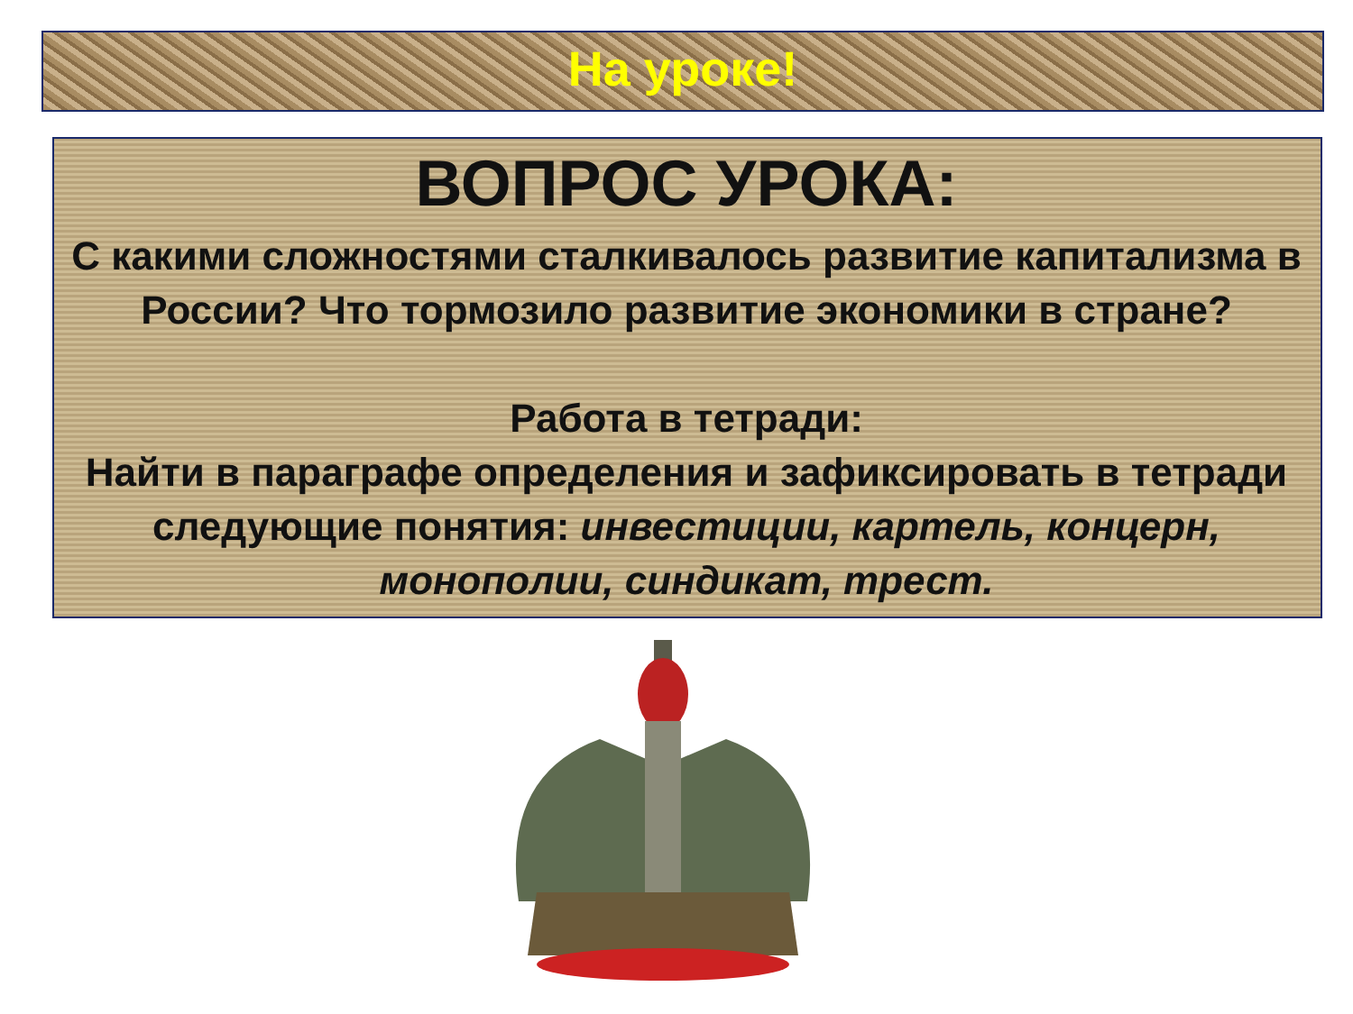На уроке!
ВОПРОС УРОКА:
С какими сложностями сталкивалось развитие капитализма в России? Что тормозило развитие экономики в стране?
Работа в тетради:
Найти в параграфе определения и зафиксировать в тетради следующие понятия: инвестиции, картель, концерн, монополии, синдикат, трест.